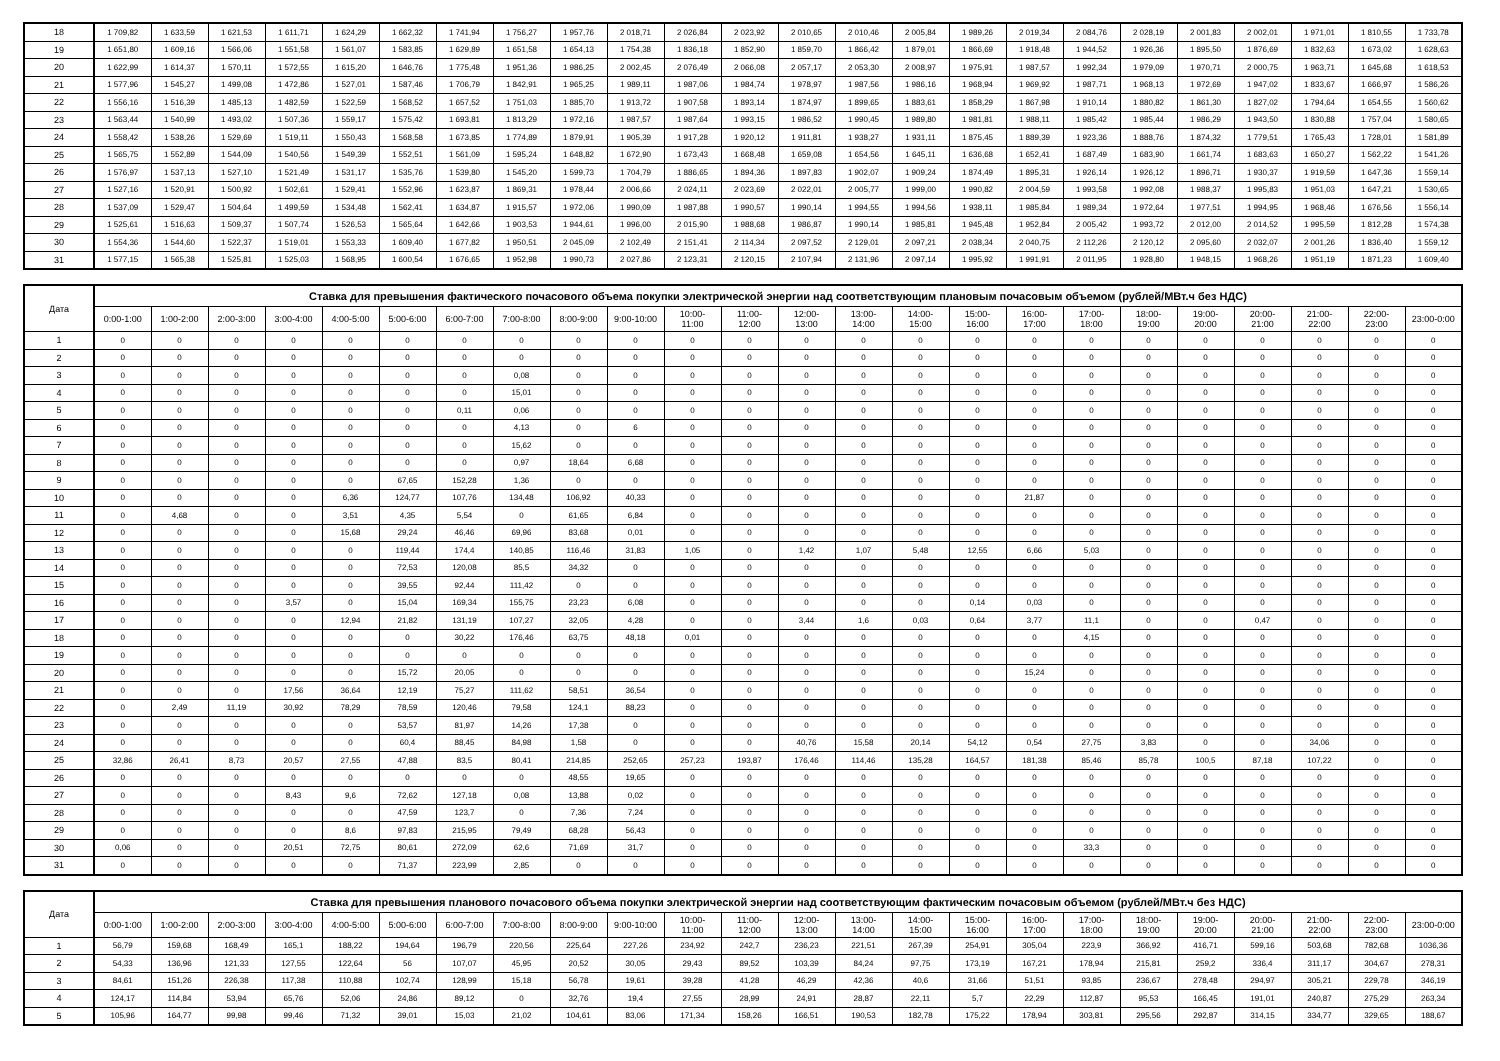| 18 | 1 709,82 | 1 633,59 | 1 621,53 | 1 611,71 | 1 624,29 | 1 662,32 | 1 741,94 | 1 756,27 | 1 957,76 | 2 018,71 | 2 026,84 | 2 023,92 | 2 010,65 | 2 010,46 | 2 005,84 | 1 989,26 | 2 019,34 | 2 084,76 | 2 028,19 | 2 001,83 | 2 002,01 | 1 971,01 | 1 810,55 | 1 733,78 |
| 19 | 1 651,80 | 1 609,16 | 1 566,06 | 1 551,58 | 1 561,07 | 1 583,85 | 1 629,89 | 1 651,58 | 1 654,13 | 1 754,38 | 1 836,18 | 1 852,90 | 1 859,70 | 1 866,42 | 1 879,01 | 1 866,69 | 1 918,48 | 1 944,52 | 1 926,36 | 1 895,50 | 1 876,69 | 1 832,63 | 1 673,02 | 1 628,63 |
| 20 | 1 622,99 | 1 614,37 | 1 570,11 | 1 572,55 | 1 615,20 | 1 646,76 | 1 775,48 | 1 951,36 | 1 986,25 | 2 002,45 | 2 076,49 | 2 066,08 | 2 057,17 | 2 053,30 | 2 008,97 | 1 975,91 | 1 987,57 | 1 992,34 | 1 979,09 | 1 970,71 | 2 000,75 | 1 963,71 | 1 645,68 | 1 618,53 |
| 21 | 1 577,96 | 1 545,27 | 1 499,08 | 1 472,86 | 1 527,01 | 1 587,46 | 1 706,79 | 1 842,91 | 1 965,25 | 1 989,11 | 1 987,06 | 1 984,74 | 1 978,97 | 1 987,56 | 1 986,16 | 1 968,94 | 1 969,92 | 1 987,71 | 1 968,13 | 1 972,69 | 1 947,02 | 1 833,67 | 1 666,97 | 1 586,26 |
| 22 | 1 556,16 | 1 516,39 | 1 485,13 | 1 482,59 | 1 522,59 | 1 568,52 | 1 657,52 | 1 751,03 | 1 885,70 | 1 913,72 | 1 907,58 | 1 893,14 | 1 874,97 | 1 899,65 | 1 883,61 | 1 858,29 | 1 867,98 | 1 910,14 | 1 880,82 | 1 861,30 | 1 827,02 | 1 794,64 | 1 654,55 | 1 560,62 |
| 23 | 1 563,44 | 1 540,99 | 1 493,02 | 1 507,36 | 1 559,17 | 1 575,42 | 1 693,81 | 1 813,29 | 1 972,16 | 1 987,57 | 1 987,64 | 1 993,15 | 1 986,52 | 1 990,45 | 1 989,80 | 1 981,81 | 1 988,11 | 1 985,42 | 1 985,44 | 1 986,29 | 1 943,50 | 1 830,88 | 1 757,04 | 1 580,65 |
| 24 | 1 558,42 | 1 538,26 | 1 529,69 | 1 519,11 | 1 550,43 | 1 568,58 | 1 673,85 | 1 774,89 | 1 879,91 | 1 905,39 | 1 917,28 | 1 920,12 | 1 911,81 | 1 938,27 | 1 931,11 | 1 875,45 | 1 889,39 | 1 923,36 | 1 888,76 | 1 874,32 | 1 779,51 | 1 765,43 | 1 728,01 | 1 581,89 |
| 25 | 1 565,75 | 1 552,89 | 1 544,09 | 1 540,56 | 1 549,39 | 1 552,51 | 1 561,09 | 1 595,24 | 1 648,82 | 1 672,90 | 1 673,43 | 1 668,48 | 1 659,08 | 1 654,56 | 1 645,11 | 1 636,68 | 1 652,41 | 1 687,49 | 1 683,90 | 1 661,74 | 1 683,63 | 1 650,27 | 1 562,22 | 1 541,26 |
| 26 | 1 576,97 | 1 537,13 | 1 527,10 | 1 521,49 | 1 531,17 | 1 535,76 | 1 539,80 | 1 545,20 | 1 599,73 | 1 704,79 | 1 886,65 | 1 894,36 | 1 897,83 | 1 902,07 | 1 909,24 | 1 874,49 | 1 895,31 | 1 926,14 | 1 926,12 | 1 896,71 | 1 930,37 | 1 919,59 | 1 647,36 | 1 559,14 |
| 27 | 1 527,16 | 1 520,91 | 1 500,92 | 1 502,61 | 1 529,41 | 1 552,96 | 1 623,87 | 1 869,31 | 1 978,44 | 2 006,66 | 2 024,11 | 2 023,69 | 2 022,01 | 2 005,77 | 1 999,00 | 1 990,82 | 2 004,59 | 1 993,58 | 1 992,08 | 1 988,37 | 1 995,83 | 1 951,03 | 1 647,21 | 1 530,65 |
| 28 | 1 537,09 | 1 529,47 | 1 504,64 | 1 499,59 | 1 534,48 | 1 562,41 | 1 634,87 | 1 915,57 | 1 972,06 | 1 990,09 | 1 987,88 | 1 990,57 | 1 990,14 | 1 994,55 | 1 994,56 | 1 938,11 | 1 985,84 | 1 989,34 | 1 972,64 | 1 977,51 | 1 994,95 | 1 968,46 | 1 676,56 | 1 556,14 |
| 29 | 1 525,61 | 1 516,63 | 1 509,37 | 1 507,74 | 1 526,53 | 1 565,64 | 1 642,66 | 1 903,53 | 1 944,61 | 1 996,00 | 2 015,90 | 1 988,68 | 1 986,87 | 1 990,14 | 1 985,81 | 1 945,48 | 1 952,84 | 2 005,42 | 1 993,72 | 2 012,00 | 2 014,52 | 1 995,59 | 1 812,28 | 1 574,38 |
| 30 | 1 554,36 | 1 544,60 | 1 522,37 | 1 519,01 | 1 553,33 | 1 609,40 | 1 677,82 | 1 950,51 | 2 045,09 | 2 102,49 | 2 151,41 | 2 114,34 | 2 097,52 | 2 129,01 | 2 097,21 | 2 038,34 | 2 040,75 | 2 112,26 | 2 120,12 | 2 095,60 | 2 032,07 | 2 001,26 | 1 836,40 | 1 559,12 |
| 31 | 1 577,15 | 1 565,38 | 1 525,81 | 1 525,03 | 1 568,95 | 1 600,54 | 1 676,65 | 1 952,98 | 1 990,73 | 2 027,86 | 2 123,31 | 2 120,15 | 2 107,94 | 2 131,96 | 2 097,14 | 1 995,92 | 1 991,91 | 2 011,95 | 1 928,80 | 1 948,15 | 1 968,26 | 1 951,19 | 1 871,23 | 1 609,40 |
| Дата | Ставка для превышения фактического почасового объема покупки электрической энергии над соответствующим плановым почасовым объемом (рублей/МВт.ч без НДС) | | | | | | | | | | | | | | | | | | | | | | | |
| --- | --- | --- | --- | --- | --- | --- | --- | --- | --- | --- | --- | --- | --- | --- | --- | --- | --- | --- | --- | --- | --- | --- | --- | --- |
| | 0:00-1:00 | 1:00-2:00 | 2:00-3:00 | 3:00-4:00 | 4:00-5:00 | 5:00-6:00 | 6:00-7:00 | 7:00-8:00 | 8:00-9:00 | 9:00-10:00 | 10:00- 11:00 | 11:00- 12:00 | 12:00- 13:00 | 13:00- 14:00 | 14:00- 15:00 | 15:00- 16:00 | 16:00- 17:00 | 17:00- 18:00 | 18:00- 19:00 | 19:00- 20:00 | 20:00- 21:00 | 21:00- 22:00 | 22:00- 23:00 | 23:00-0:00 |
| 1 | 0 | 0 | 0 | 0 | 0 | 0 | 0 | 0 | 0 | 0 | 0 | 0 | 0 | 0 | 0 | 0 | 0 | 0 | 0 | 0 | 0 | 0 | 0 | 0 |
| 2 | 0 | 0 | 0 | 0 | 0 | 0 | 0 | 0 | 0 | 0 | 0 | 0 | 0 | 0 | 0 | 0 | 0 | 0 | 0 | 0 | 0 | 0 | 0 | 0 |
| 3 | 0 | 0 | 0 | 0 | 0 | 0 | 0 | 0,08 | 0 | 0 | 0 | 0 | 0 | 0 | 0 | 0 | 0 | 0 | 0 | 0 | 0 | 0 | 0 | 0 |
| 4 | 0 | 0 | 0 | 0 | 0 | 0 | 0 | 15,01 | 0 | 0 | 0 | 0 | 0 | 0 | 0 | 0 | 0 | 0 | 0 | 0 | 0 | 0 | 0 | 0 |
| 5 | 0 | 0 | 0 | 0 | 0 | 0 | 0,11 | 0,06 | 0 | 0 | 0 | 0 | 0 | 0 | 0 | 0 | 0 | 0 | 0 | 0 | 0 | 0 | 0 | 0 |
| 6 | 0 | 0 | 0 | 0 | 0 | 0 | 0 | 4,13 | 0 | 6 | 0 | 0 | 0 | 0 | 0 | 0 | 0 | 0 | 0 | 0 | 0 | 0 | 0 | 0 |
| 7 | 0 | 0 | 0 | 0 | 0 | 0 | 0 | 15,62 | 0 | 0 | 0 | 0 | 0 | 0 | 0 | 0 | 0 | 0 | 0 | 0 | 0 | 0 | 0 | 0 |
| 8 | 0 | 0 | 0 | 0 | 0 | 0 | 0 | 0,97 | 18,64 | 6,68 | 0 | 0 | 0 | 0 | 0 | 0 | 0 | 0 | 0 | 0 | 0 | 0 | 0 | 0 |
| 9 | 0 | 0 | 0 | 0 | 0 | 67,65 | 152,28 | 1,36 | 0 | 0 | 0 | 0 | 0 | 0 | 0 | 0 | 0 | 0 | 0 | 0 | 0 | 0 | 0 | 0 |
| 10 | 0 | 0 | 0 | 0 | 6,36 | 124,77 | 107,76 | 134,48 | 106,92 | 40,33 | 0 | 0 | 0 | 0 | 0 | 0 | 21,87 | 0 | 0 | 0 | 0 | 0 | 0 | 0 |
| 11 | 0 | 4,68 | 0 | 0 | 3,51 | 4,35 | 5,54 | 0 | 61,65 | 6,84 | 0 | 0 | 0 | 0 | 0 | 0 | 0 | 0 | 0 | 0 | 0 | 0 | 0 | 0 |
| 12 | 0 | 0 | 0 | 0 | 15,68 | 29,24 | 46,46 | 69,96 | 83,68 | 0,01 | 0 | 0 | 0 | 0 | 0 | 0 | 0 | 0 | 0 | 0 | 0 | 0 | 0 | 0 |
| 13 | 0 | 0 | 0 | 0 | 0 | 119,44 | 174,4 | 140,85 | 116,46 | 31,83 | 1,05 | 0 | 1,42 | 1,07 | 5,48 | 12,55 | 6,66 | 5,03 | 0 | 0 | 0 | 0 | 0 | 0 |
| 14 | 0 | 0 | 0 | 0 | 0 | 72,53 | 120,08 | 85,5 | 34,32 | 0 | 0 | 0 | 0 | 0 | 0 | 0 | 0 | 0 | 0 | 0 | 0 | 0 | 0 | 0 |
| 15 | 0 | 0 | 0 | 0 | 0 | 39,55 | 92,44 | 111,42 | 0 | 0 | 0 | 0 | 0 | 0 | 0 | 0 | 0 | 0 | 0 | 0 | 0 | 0 | 0 | 0 |
| 16 | 0 | 0 | 0 | 3,57 | 0 | 15,04 | 169,34 | 155,75 | 23,23 | 6,08 | 0 | 0 | 0 | 0 | 0 | 0,14 | 0,03 | 0 | 0 | 0 | 0 | 0 | 0 | 0 |
| 17 | 0 | 0 | 0 | 0 | 12,94 | 21,82 | 131,19 | 107,27 | 32,05 | 4,28 | 0 | 0 | 3,44 | 1,6 | 0,03 | 0,64 | 3,77 | 11,1 | 0 | 0 | 0,47 | 0 | 0 | 0 |
| 18 | 0 | 0 | 0 | 0 | 0 | 0 | 30,22 | 176,46 | 63,75 | 48,18 | 0,01 | 0 | 0 | 0 | 0 | 0 | 0 | 4,15 | 0 | 0 | 0 | 0 | 0 | 0 |
| 19 | 0 | 0 | 0 | 0 | 0 | 0 | 0 | 0 | 0 | 0 | 0 | 0 | 0 | 0 | 0 | 0 | 0 | 0 | 0 | 0 | 0 | 0 | 0 | 0 |
| 20 | 0 | 0 | 0 | 0 | 0 | 15,72 | 20,05 | 0 | 0 | 0 | 0 | 0 | 0 | 0 | 0 | 0 | 15,24 | 0 | 0 | 0 | 0 | 0 | 0 | 0 |
| 21 | 0 | 0 | 0 | 17,56 | 36,64 | 12,19 | 75,27 | 111,62 | 58,51 | 36,54 | 0 | 0 | 0 | 0 | 0 | 0 | 0 | 0 | 0 | 0 | 0 | 0 | 0 | 0 |
| 22 | 0 | 2,49 | 11,19 | 30,92 | 78,29 | 78,59 | 120,46 | 79,58 | 124,1 | 88,23 | 0 | 0 | 0 | 0 | 0 | 0 | 0 | 0 | 0 | 0 | 0 | 0 | 0 | 0 |
| 23 | 0 | 0 | 0 | 0 | 0 | 53,57 | 81,97 | 14,26 | 17,38 | 0 | 0 | 0 | 0 | 0 | 0 | 0 | 0 | 0 | 0 | 0 | 0 | 0 | 0 | 0 |
| 24 | 0 | 0 | 0 | 0 | 0 | 60,4 | 88,45 | 84,98 | 1,58 | 0 | 0 | 0 | 40,76 | 15,58 | 20,14 | 54,12 | 0,54 | 27,75 | 3,83 | 0 | 0 | 34,06 | 0 | 0 |
| 25 | 32,86 | 26,41 | 8,73 | 20,57 | 27,55 | 47,88 | 83,5 | 80,41 | 214,85 | 252,65 | 257,23 | 193,87 | 176,46 | 114,46 | 135,28 | 164,57 | 181,38 | 85,46 | 85,78 | 100,5 | 87,18 | 107,22 | 0 | 0 |
| 26 | 0 | 0 | 0 | 0 | 0 | 0 | 0 | 0 | 48,55 | 19,65 | 0 | 0 | 0 | 0 | 0 | 0 | 0 | 0 | 0 | 0 | 0 | 0 | 0 | 0 |
| 27 | 0 | 0 | 0 | 8,43 | 9,6 | 72,62 | 127,18 | 0,08 | 13,88 | 0,02 | 0 | 0 | 0 | 0 | 0 | 0 | 0 | 0 | 0 | 0 | 0 | 0 | 0 | 0 |
| 28 | 0 | 0 | 0 | 0 | 0 | 47,59 | 123,7 | 0 | 7,36 | 7,24 | 0 | 0 | 0 | 0 | 0 | 0 | 0 | 0 | 0 | 0 | 0 | 0 | 0 | 0 |
| 29 | 0 | 0 | 0 | 0 | 8,6 | 97,83 | 215,95 | 79,49 | 68,28 | 56,43 | 0 | 0 | 0 | 0 | 0 | 0 | 0 | 0 | 0 | 0 | 0 | 0 | 0 | 0 |
| 30 | 0,06 | 0 | 0 | 20,51 | 72,75 | 80,61 | 272,09 | 62,6 | 71,69 | 31,7 | 0 | 0 | 0 | 0 | 0 | 0 | 0 | 33,3 | 0 | 0 | 0 | 0 | 0 | 0 |
| 31 | 0 | 0 | 0 | 0 | 0 | 71,37 | 223,99 | 2,85 | 0 | 0 | 0 | 0 | 0 | 0 | 0 | 0 | 0 | 0 | 0 | 0 | 0 | 0 | 0 | 0 |
| Дата | Ставка для превышения планового почасового объема покупки электрической энергии над соответствующим фактическим почасовым объемом (рублей/МВт.ч без НДС) | | | | | | | | | | | | | | | | | | | | | | | |
| --- | --- | --- | --- | --- | --- | --- | --- | --- | --- | --- | --- | --- | --- | --- | --- | --- | --- | --- | --- | --- | --- | --- | --- | --- |
| | 0:00-1:00 | 1:00-2:00 | 2:00-3:00 | 3:00-4:00 | 4:00-5:00 | 5:00-6:00 | 6:00-7:00 | 7:00-8:00 | 8:00-9:00 | 9:00-10:00 | 10:00- 11:00 | 11:00- 12:00 | 12:00- 13:00 | 13:00- 14:00 | 14:00- 15:00 | 15:00- 16:00 | 16:00- 17:00 | 17:00- 18:00 | 18:00- 19:00 | 19:00- 20:00 | 20:00- 21:00 | 21:00- 22:00 | 22:00- 23:00 | 23:00-0:00 |
| 1 | 56,79 | 159,68 | 168,49 | 165,1 | 188,22 | 194,64 | 196,79 | 220,56 | 225,64 | 227,26 | 234,92 | 242,7 | 236,23 | 221,51 | 267,39 | 254,91 | 305,04 | 223,9 | 366,92 | 416,71 | 599,16 | 503,68 | 782,68 | 1036,36 |
| 2 | 54,33 | 136,96 | 121,33 | 127,55 | 122,64 | 56 | 107,07 | 45,95 | 20,52 | 30,05 | 29,43 | 89,52 | 103,39 | 84,24 | 97,75 | 173,19 | 167,21 | 178,94 | 215,81 | 259,2 | 336,4 | 311,17 | 304,67 | 278,31 |
| 3 | 84,61 | 151,26 | 226,38 | 117,38 | 110,88 | 102,74 | 128,99 | 15,18 | 56,78 | 19,61 | 39,28 | 41,28 | 46,29 | 42,36 | 40,6 | 31,66 | 51,51 | 93,85 | 236,67 | 278,48 | 294,97 | 305,21 | 229,78 | 346,19 |
| 4 | 124,17 | 114,84 | 53,94 | 65,76 | 52,06 | 24,86 | 89,12 | 0 | 32,76 | 19,4 | 27,55 | 28,99 | 24,91 | 28,87 | 22,11 | 5,7 | 22,29 | 112,87 | 95,53 | 166,45 | 191,01 | 240,87 | 275,29 | 263,34 |
| 5 | 105,96 | 164,77 | 99,98 | 99,46 | 71,32 | 39,01 | 15,03 | 21,02 | 104,61 | 83,06 | 171,34 | 158,26 | 166,51 | 190,53 | 182,78 | 175,22 | 178,94 | 303,81 | 295,56 | 292,87 | 314,15 | 334,77 | 329,65 | 188,67 |